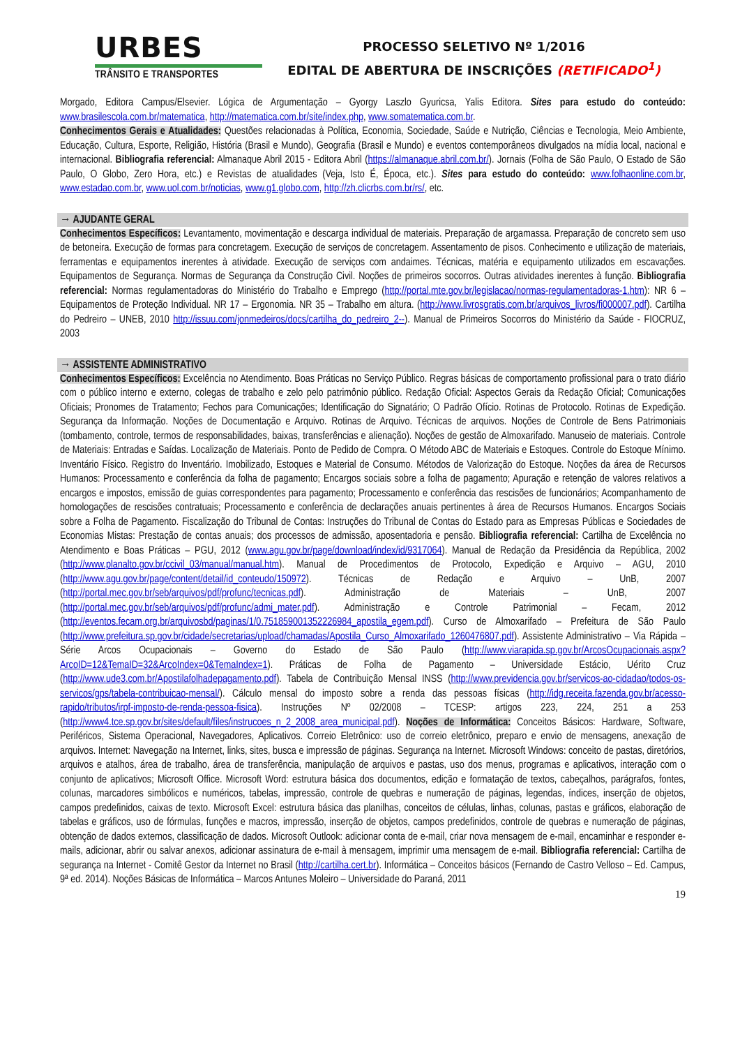URBES
TRÂNSITO E TRANSPORTES
PROCESSO SELETIVO Nº 1/2016
EDITAL DE ABERTURA DE INSCRIÇÕES (RETIFICADO<sup>1</sup>)
Morgado, Editora Campus/Elsevier. Lógica de Argumentação – Gyorgy Laszlo Gyuricsa, Yalis Editora. Sites para estudo do conteúdo: www.brasilescola.com.br/matematica, http://matematica.com.br/site/index.php, www.somatematica.com.br.
Conhecimentos Gerais e Atualidades: Questões relacionadas à Política, Economia, Sociedade, Saúde e Nutrição, Ciências e Tecnologia, Meio Ambiente, Educação, Cultura, Esporte, Religião, História (Brasil e Mundo), Geografia (Brasil e Mundo) e eventos contemporâneos divulgados na mídia local, nacional e internacional. Bibliografia referencial: Almanaque Abril 2015 - Editora Abril (https://almanaque.abril.com.br/). Jornais (Folha de São Paulo, O Estado de São Paulo, O Globo, Zero Hora, etc.) e Revistas de atualidades (Veja, Isto É, Época, etc.). Sites para estudo do conteúdo: www.folhaonline.com.br, www.estadao.com.br, www.uol.com.br/noticias, www.g1.globo.com, http://zh.clicrbs.com.br/rs/, etc.
→ AJUDANTE GERAL
Conhecimentos Específicos: Levantamento, movimentação e descarga individual de materiais. Preparação de argamassa. Preparação de concreto sem uso de betoneira. Execução de formas para concretagem. Execução de serviços de concretagem. Assentamento de pisos. Conhecimento e utilização de materiais, ferramentas e equipamentos inerentes à atividade. Execução de serviços com andaimes. Técnicas, matéria e equipamento utilizados em escavações. Equipamentos de Segurança. Normas de Segurança da Construção Civil. Noções de primeiros socorros. Outras atividades inerentes à função. Bibliografia referencial: Normas regulamentadoras do Ministério do Trabalho e Emprego (http://portal.mte.gov.br/legislacao/normas-regulamentadoras-1.htm): NR 6 – Equipamentos de Proteção Individual. NR 17 – Ergonomia. NR 35 – Trabalho em altura. (http://www.livrosgratis.com.br/arquivos_livros/fi000007.pdf). Cartilha do Pedreiro – UNEB, 2010 http://issuu.com/jonmedeiros/docs/cartilha_do_pedreiro_2--). Manual de Primeiros Socorros do Ministério da Saúde - FIOCRUZ, 2003
→ ASSISTENTE ADMINISTRATIVO
Conhecimentos Específicos: Excelência no Atendimento. Boas Práticas no Serviço Público. Regras básicas de comportamento profissional para o trato diário com o público interno e externo, colegas de trabalho e zelo pelo patrimônio público. Redação Oficial: Aspectos Gerais da Redação Oficial; Comunicações Oficiais; Pronomes de Tratamento; Fechos para Comunicações; Identificação do Signatário; O Padrão Ofício. Rotinas de Protocolo. Rotinas de Expedição. Segurança da Informação. Noções de Documentação e Arquivo. Rotinas de Arquivo. Técnicas de arquivos. Noções de Controle de Bens Patrimoniais (tombamento, controle, termos de responsabilidades, baixas, transferências e alienação). Noções de gestão de Almoxarifado. Manuseio de materiais. Controle de Materiais: Entradas e Saídas. Localização de Materiais. Ponto de Pedido de Compra. O Método ABC de Materiais e Estoques. Controle do Estoque Mínimo. Inventário Físico. Registro do Inventário. Imobilizado, Estoques e Material de Consumo. Métodos de Valorização do Estoque. Noções da área de Recursos Humanos: Processamento e conferência da folha de pagamento; Encargos sociais sobre a folha de pagamento; Apuração e retenção de valores relativos a encargos e impostos, emissão de guias correspondentes para pagamento; Processamento e conferência das rescisões de funcionários; Acompanhamento de homologações de rescisões contratuais; Processamento e conferência de declarações anuais pertinentes à área de Recursos Humanos. Encargos Sociais sobre a Folha de Pagamento. Fiscalização do Tribunal de Contas: Instruções do Tribunal de Contas do Estado para as Empresas Públicas e Sociedades de Economias Mistas: Prestação de contas anuais; dos processos de admissão, aposentadoria e pensão. Bibliografia referencial: Cartilha de Excelência no Atendimento e Boas Práticas – PGU, 2012 (www.agu.gov.br/page/download/index/id/9317064). Manual de Redação da Presidência da República, 2002 (http://www.planalto.gov.br/ccivil_03/manual/manual.htm). Manual de Procedimentos de Protocolo, Expedição e Arquivo – AGU, 2010 (http://www.agu.gov.br/page/content/detail/id_conteudo/150972). Técnicas de Redação e Arquivo – UnB, 2007 (http://portal.mec.gov.br/seb/arquivos/pdf/profunc/tecnicas.pdf). Administração de Materiais – UnB, 2007 (http://portal.mec.gov.br/seb/arquivos/pdf/profunc/admi_mater.pdf). Administração e Controle Patrimonial – Fecam, 2012 (http://eventos.fecam.org.br/arquivosbd/paginas/1/0.751859001352226984_apostila_egem.pdf). Curso de Almoxarifado – Prefeitura de São Paulo (http://www.prefeitura.sp.gov.br/cidade/secretarias/upload/chamadas/Apostila_Curso_Almoxarifado_1260476807.pdf). Assistente Administrativo – Via Rápida – Série Arcos Ocupacionais – Governo do Estado de São Paulo (http://www.viarapida.sp.gov.br/ArcosOcupacionais.aspx?ArcoID=12&TemaID=32&ArcoIndex=0&TemaIndex=1). Práticas de Folha de Pagamento – Universidade Estácio, Uérito Cruz (http://www.ude3.com.br/Apostilafolhadepagamento.pdf). Tabela de Contribuição Mensal INSS (http://www.previdencia.gov.br/servicos-ao-cidadao/todos-os-servicos/gps/tabela-contribuicao-mensal/). Cálculo mensal do imposto sobre a renda das pessoas físicas (http://idg.receita.fazenda.gov.br/acesso-rapido/tributos/irpf-imposto-de-renda-pessoa-fisica). Instruções Nº 02/2008 – TCESP: artigos 223, 224, 251 a 253 (http://www4.tce.sp.gov.br/sites/default/files/instrucoes_n_2_2008_area_municipal.pdf). Noções de Informática: Conceitos Básicos: Hardware, Software, Periféricos, Sistema Operacional, Navegadores, Aplicativos. Correio Eletrônico: uso de correio eletrônico, preparo e envio de mensagens, anexação de arquivos. Internet: Navegação na Internet, links, sites, busca e impressão de páginas. Segurança na Internet. Microsoft Windows: conceito de pastas, diretórios, arquivos e atalhos, área de trabalho, área de transferência, manipulação de arquivos e pastas, uso dos menus, programas e aplicativos, interação com o conjunto de aplicativos; Microsoft Office. Microsoft Word: estrutura básica dos documentos, edição e formatação de textos, cabeçalhos, parágrafos, fontes, colunas, marcadores simbólicos e numéricos, tabelas, impressão, controle de quebras e numeração de páginas, legendas, índices, inserção de objetos, campos predefinidos, caixas de texto. Microsoft Excel: estrutura básica das planilhas, conceitos de células, linhas, colunas, pastas e gráficos, elaboração de tabelas e gráficos, uso de fórmulas, funções e macros, impressão, inserção de objetos, campos predefinidos, controle de quebras e numeração de páginas, obtenção de dados externos, classificação de dados. Microsoft Outlook: adicionar conta de e-mail, criar nova mensagem de e-mail, encaminhar e responder e-mails, adicionar, abrir ou salvar anexos, adicionar assinatura de e-mail à mensagem, imprimir uma mensagem de e-mail. Bibliografia referencial: Cartilha de segurança na Internet - Comitê Gestor da Internet no Brasil (http://cartilha.cert.br). Informática – Conceitos básicos (Fernando de Castro Velloso – Ed. Campus, 9ª ed. 2014). Noções Básicas de Informática – Marcos Antunes Moleiro – Universidade do Paraná, 2011
19